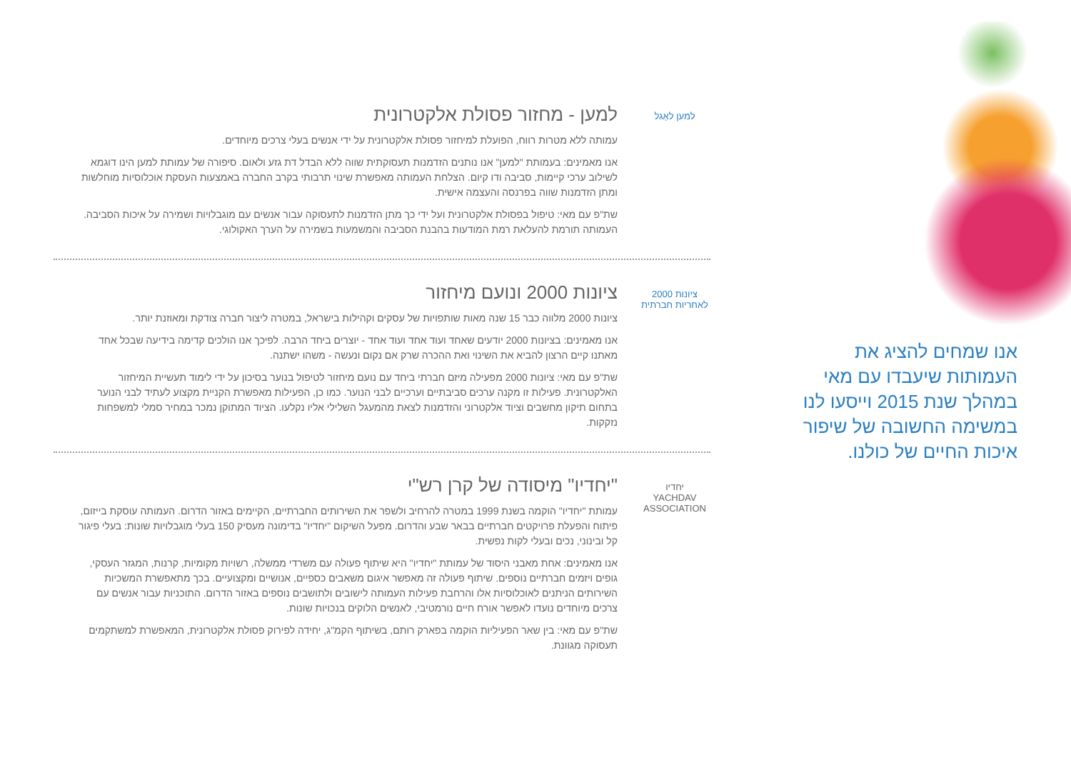למען לאַגל
למען - מחזור פסולת אלקטרונית
עמותה ללא מטרות רווח, הפועלת למיחזור פסולת אלקטרונית על ידי אנשים בעלי צרכים מיוחדים.
אנו מאמינים: בעמותת "למען" אנו נותנים הזדמנות תעסוקתית שווה ללא הבדל דת גזע ולאום. סיפורה של עמותת למען הינו דוגמא לשילוב ערכי קיימות, סביבה ודו קיום. הצלחת העמותה מאפשרת שינוי תרבותי בקרב החברה באמצעות העסקת אוכלוסיות מוחלשות ומתן הזדמנות שווה בפרנסה והעצמה אישית.
שת"פ עם מאי: טיפול בפסולת אלקטרונית ועל ידי כך מתן הזדמנות לתעסוקה עבור אנשים עם מוגבלויות ושמירה על איכות הסביבה. העמותה תורמת להעלאת רמת המודעות בהבנת הסביבה והמשמעות בשמירה על הערך האקולוגי.
ציונות 2000
לאחריות חברתית
ציונות 2000 ונועם מיחזור
ציונות 2000 מלווה כבר 15 שנה מאות שותפויות של עסקים וקהילות בישראל, במטרה ליצור חברה צודקת ומאוזנת יותר.
אנו מאמינים: בציונות 2000 יודעים שאחד ועוד אחד ועוד אחד - יוצרים ביחד הרבה. לפיכך אנו הולכים קדימה בידיעה שבכל אחד מאתנו קיים הרצון להביא את השינוי ואת ההכרה שרק אם נקום ונעשה - משהו ישתנה.
שת"פ עם מאי: ציונות 2000 מפעילה מיזם חברתי ביחד עם נועם מיחזור לטיפול בנוער בסיכון על ידי לימוד תעשיית המיחזור האלקטרונית. פעילות זו מקנה ערכים סביבתיים וערכיים לבני הנוער. כמו כן, הפעילות מאפשרת הקניית מקצוע לעתיד לבני הנוער בתחום תיקון מחשבים וציוד אלקטרוני והזדמנות לצאת מהמעגל השלילי אליו נקלעו. הציוד המתוקן נמכר במחיר סמלי למשפחות נזקקות.
יחדיו
YACHDAV ASSOCIATION
"יחדיו" מיסודה של קרן רש"י
עמותת "יחדיו" הוקמה בשנת 1999 במטרה להרחיב ולשפר את השירותים החברתיים, הקיימים באזור הדרום. העמותה עוסקת בייזום, פיתוח והפעלת פרויקטים חברתיים בבאר שבע והדרום. מפעל השיקום "יחדיו" בדימונה מעסיק 150 בעלי מוגבלויות שונות: בעלי פיגור קל ובינוני, נכים ובעלי לקות נפשית.
אנו מאמינים: אחת מאבני היסוד של עמותת "יחדיו" היא שיתוף פעולה עם משרדי ממשלה, רשויות מקומיות, קרנות, המגזר העסקי, גופים ויזמים חברתיים נוספים. שיתוף פעולה זה מאפשר איגום משאבים כספיים, אנושיים ומקצועיים. בכך מתאפשרת המשכיות השירותים הניתנים לאוכלוסיות אלו והרחבת פעילות העמותה לישובים ולתושבים נוספים באזור הדרום. התוכניות עבור אנשים עם צרכים מיוחדים נועדו לאפשר אורח חיים נורמטיבי, לאנשים הלוקים בנכויות שונות.
שת"פ עם מאי: בין שאר הפעיליות הוקמה בפארק רותם, בשיתוף הקמ"ג, יחידה לפירוק פסולת אלקטרונית, המאפשרת למשתקמים תעסוקה מגוונת.
אנו שמחים להציג את העמותות שיעבדו עם מאי במהלך שנת 2015 וייסעו לנו במשימה החשובה של שיפור איכות החיים של כולנו.